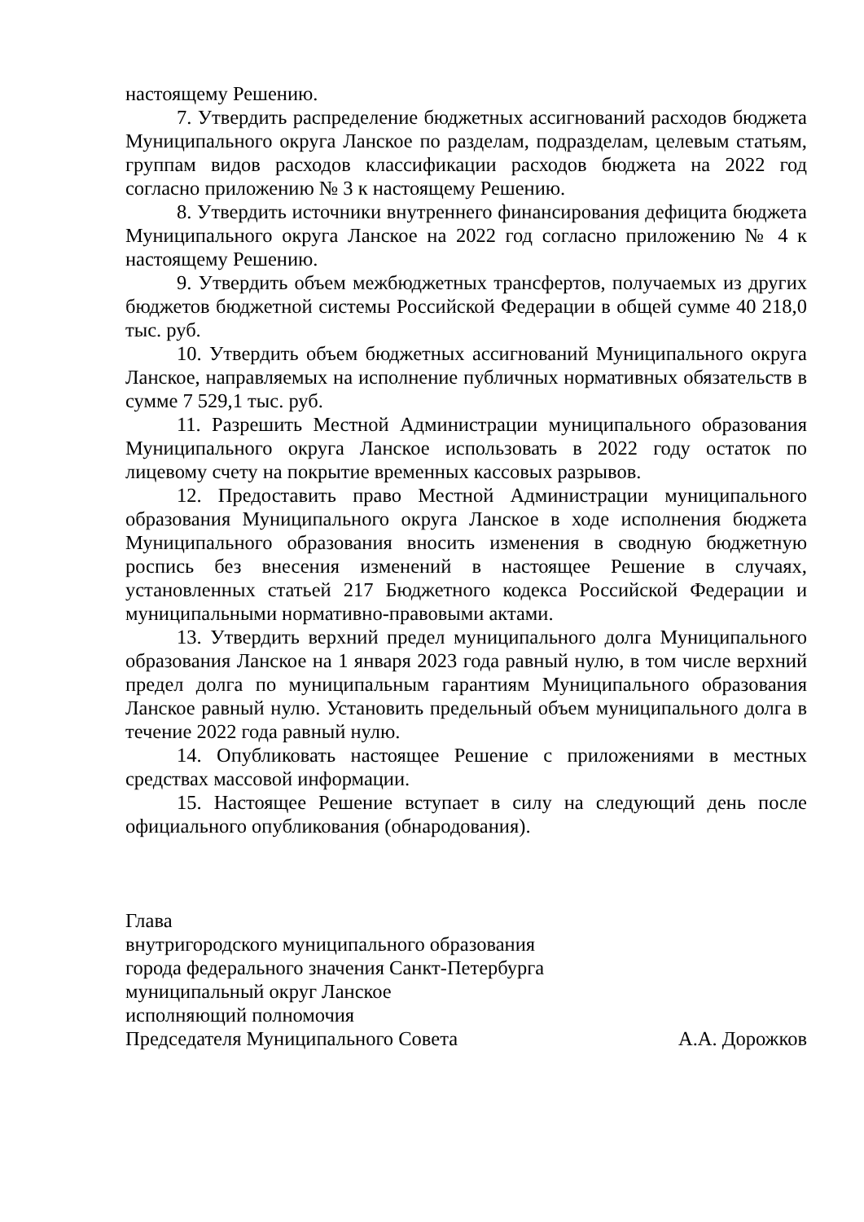настоящему Решению.
7. Утвердить распределение бюджетных ассигнований расходов бюджета Муниципального округа Ланское по разделам, подразделам, целевым статьям, группам видов расходов классификации расходов бюджета на 2022 год согласно приложению № 3 к настоящему Решению.
8. Утвердить источники внутреннего финансирования дефицита бюджета Муниципального округа Ланское на 2022 год согласно приложению № 4 к настоящему Решению.
9. Утвердить объем межбюджетных трансфертов, получаемых из других бюджетов бюджетной системы Российской Федерации в общей сумме 40 218,0 тыс. руб.
10. Утвердить объем бюджетных ассигнований Муниципального округа Ланское, направляемых на исполнение публичных нормативных обязательств в сумме 7 529,1 тыс. руб.
11. Разрешить Местной Администрации муниципального образования Муниципального округа Ланское использовать в 2022 году остаток по лицевому счету на покрытие временных кассовых разрывов.
12. Предоставить право Местной Администрации муниципального образования Муниципального округа Ланское в ходе исполнения бюджета Муниципального образования вносить изменения в сводную бюджетную роспись без внесения изменений в настоящее Решение в случаях, установленных статьей 217 Бюджетного кодекса Российской Федерации и муниципальными нормативно-правовыми актами.
13. Утвердить верхний предел муниципального долга Муниципального образования Ланское на 1 января 2023 года равный нулю, в том числе верхний предел долга по муниципальным гарантиям Муниципального образования Ланское равный нулю. Установить предельный объем муниципального долга в течение 2022 года равный нулю.
14. Опубликовать настоящее Решение с приложениями в местных средствах массовой информации.
15. Настоящее Решение вступает в силу на следующий день после официального опубликования (обнародования).
Глава
внутригородского муниципального образования
города федерального значения Санкт-Петербурга
муниципальный округ Ланское
исполняющий полномочия
Председателя Муниципального Совета А.А. Дорожков